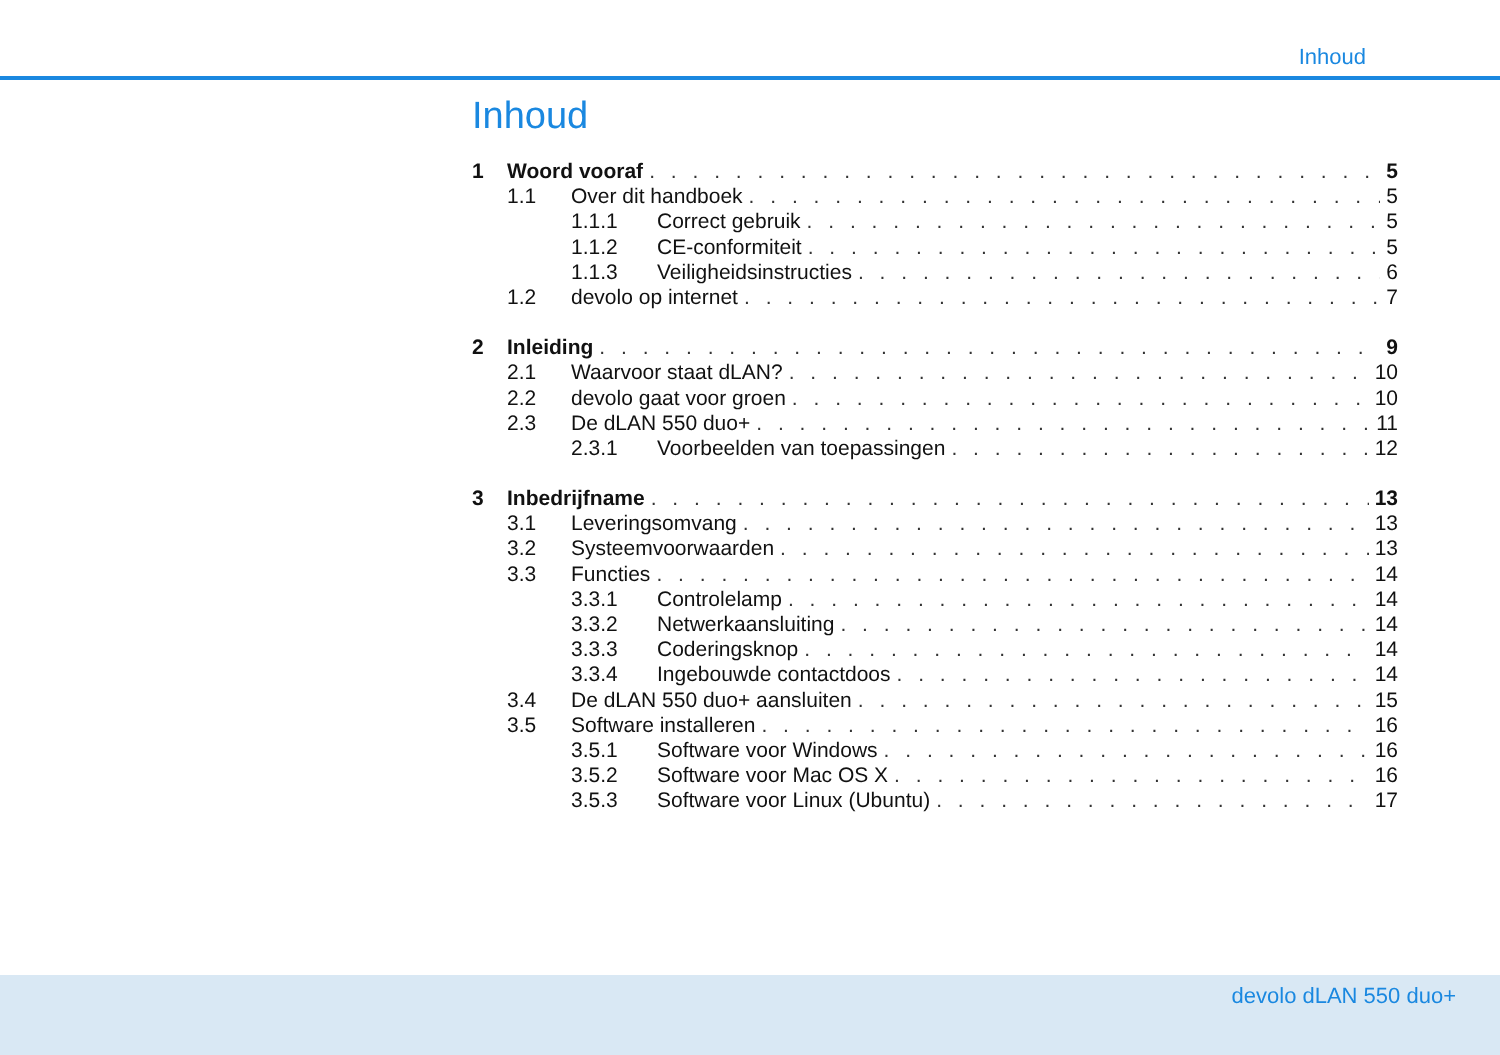Inhoud
Inhoud
1 Woord vooraf 5
1.1 Over dit handboek 5
1.1.1 Correct gebruik 5
1.1.2 CE-conformiteit 5
1.1.3 Veiligheidsinstructies 6
1.2 devolo op internet 7
2 Inleiding 9
2.1 Waarvoor staat dLAN? 10
2.2 devolo gaat voor groen 10
2.3 De dLAN 550 duo+ 11
2.3.1 Voorbeelden van toepassingen 12
3 Inbedrijfname 13
3.1 Leveringsomvang 13
3.2 Systeemvoorwaarden 13
3.3 Functies 14
3.3.1 Controlelamp 14
3.3.2 Netwerkaansluiting 14
3.3.3 Coderingsknop 14
3.3.4 Ingebouwde contactdoos 14
3.4 De dLAN 550 duo+ aansluiten 15
3.5 Software installeren 16
3.5.1 Software voor Windows 16
3.5.2 Software voor Mac OS X 16
3.5.3 Software voor Linux (Ubuntu) 17
devolo dLAN 550 duo+